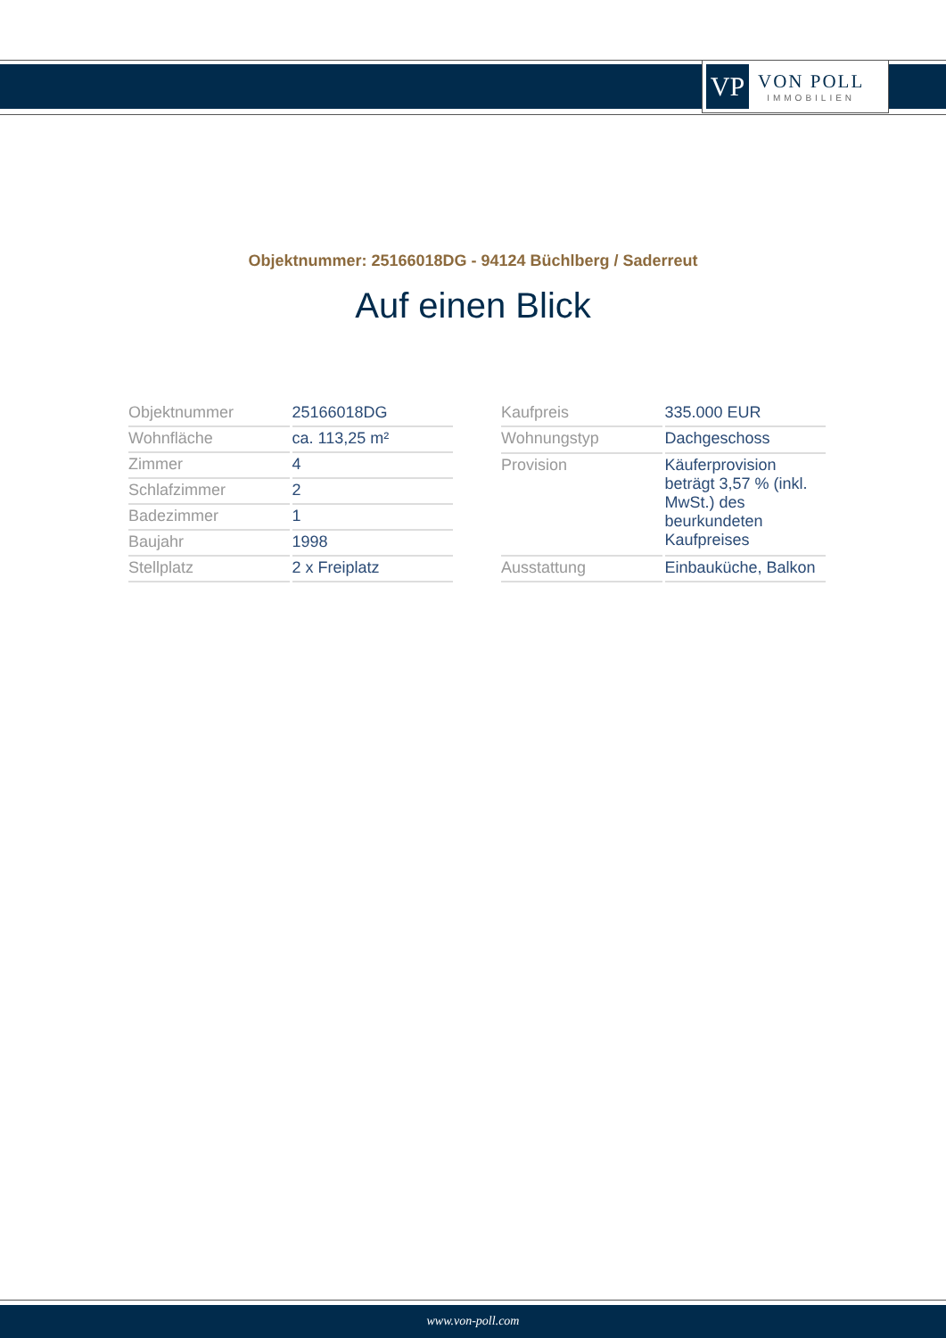VP
VON POLL
IMMOBILIEN
Objektnummer: 25166018DG - 94124 Büchlberg / Saderreut
Auf einen Blick
| Objektnummer | 25166018DG |
| Wohnfläche | ca. 113,25 m² |
| Zimmer | 4 |
| Schlafzimmer | 2 |
| Badezimmer | 1 |
| Baujahr | 1998 |
| Stellplatz | 2 x Freiplatz |
| Kaufpreis | 335.000 EUR |
| Wohnungstyp | Dachgeschoss |
| Provision | Käuferprovision beträgt 3,57 % (inkl. MwSt.) des beurkundeten Kaufpreises |
| Ausstattung | Einbauküche, Balkon |
www.von-poll.com